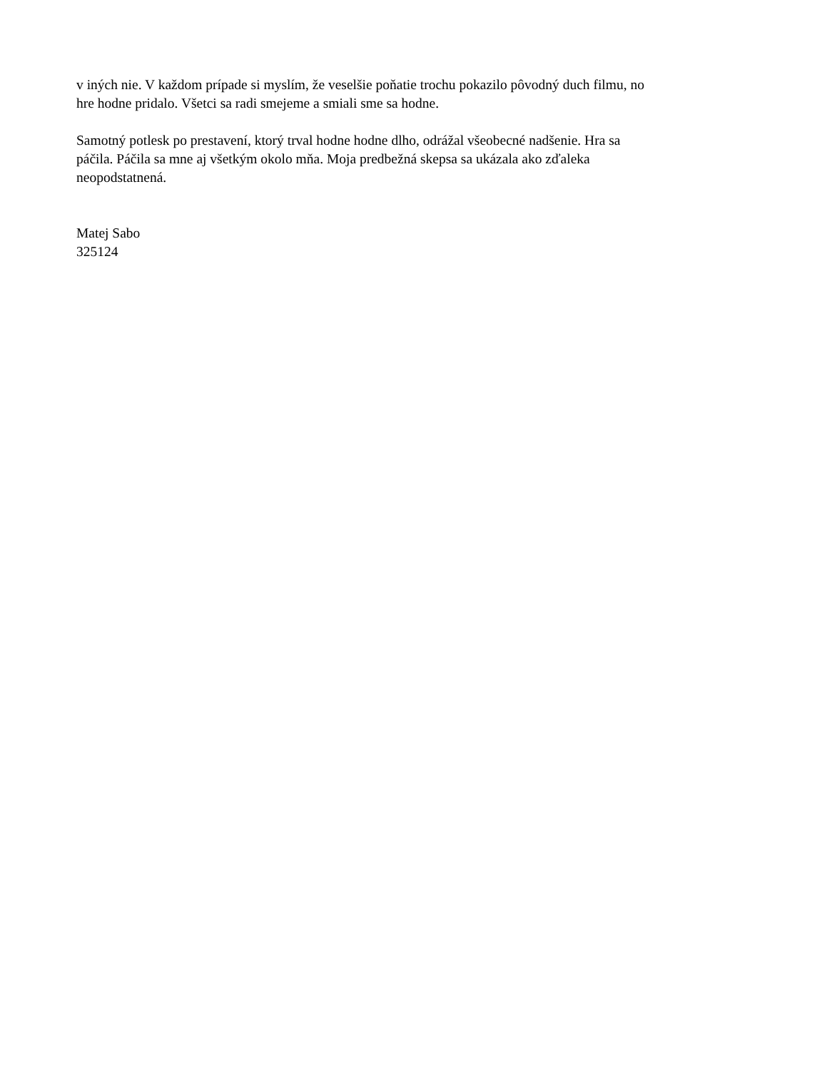v iných nie. V každom prípade si myslím, že veselšie poňatie trochu pokazilo pôvodný duch filmu, no
hre hodne pridalo. Všetci sa radi smejeme a smiali sme sa hodne.
Samotný potlesk po prestavení, ktorý trval hodne hodne dlho, odrážal všeobecné nadšenie. Hra sa
páčila. Páčila sa mne aj všetkým okolo mňa. Moja predbežná skepsa sa ukázala ako zďaleka
neopodstatnená.
Matej Sabo
325124